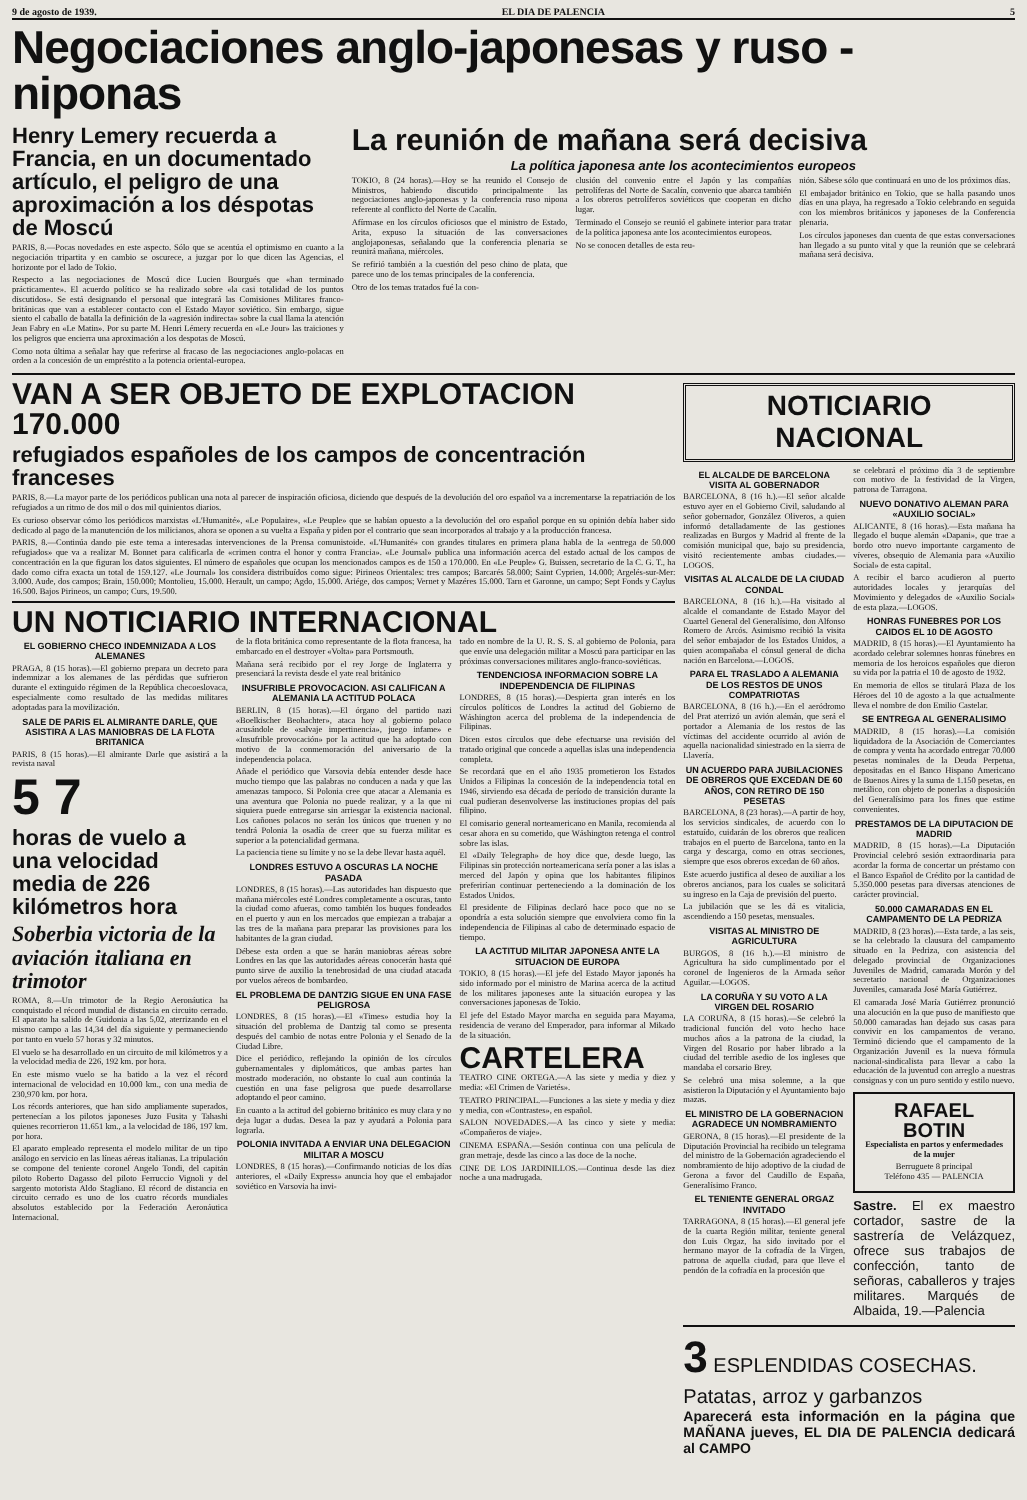9 de agosto de 1939. EL DIA DE PALENCIA 5
Negociaciones anglo-japonesas y ruso - niponas
Henry Lemery recuerda a Francia, en un documentado artículo, el peligro de una aproximación a los déspotas de Moscú
PARIS, 8.—Pocas novedades en este aspecto. Sólo que se acentúa el optimismo en cuanto a la negociación tripartita y en cambio se oscurece, a juzgar por lo que dicen las Agencias, el horizonte por el lado de Tokio.
Respecto a las negociaciones de Moscú dice Lucien Bourgués que «han terminado prácticamente». El acuerdo político se ha realizado sobre «la casi totalidad de los puntos discutidos». Se está designando el personal que integrará las Comisiones Militares franco-británicas que van a establecer contacto con el Estado Mayor soviético. Sin embargo, sigue siento el caballo de batalla la definición de la «agresión indirecta» sobre la cual llama la atención Jean Fabry en «Le Matin». Por su parte M. Henri Lémery recuerda en «Le Jour» las traiciones y los peligros que encierra una aproximación a los despotas de Moscú.
Como nota última a señalar hay que referirse al fracaso de las negociaciones anglo-polacas en orden a la concesión de un empréstito a la potencia oriental-europea.
La reunión de mañana será decisiva
La política japonesa ante los acontecimientos europeos
TOKIO, 8 (24 horas).—Hoy se ha reunido el Consejo de Ministros, habiendo discutido principalmente las negociaciones anglo-japonesas y la conferencia ruso nipona referente al conflicto del Norte de Cacalín.
Afírmase en los círculos oficiosos que el ministro de Estado, Arita, expuso la situación de las conversaciones anglojaponesas, señalando que la conferencia plenaria se reunirá mañana, miércoles.
Se refirió también a la cuestión del peso chino de plata, que parece uno de los temas principales de la conferencia.
Otro de los temas tratados fué la con-
clusión del convenio entre el Japón y las compañías petrolíferas del Norte de Sacalín, convenio que abarca también a los obreros petrolíferos soviéticos que cooperan en dicho lugar.
Terminado el Consejo se reunió el gabinete interior para tratar de la política japonesa ante los acontecimientos europeos.
No se conocen detalles de esta reu-
nión. Sábese sólo que continuará en uno de los próximos días.
El embajador británico en Tokio, que se halla pasando unos días en una playa, ha regresado a Tokio celebrando en seguida con los miembros británicos y japoneses de la Conferencia plenaria.
Los círculos japoneses dan cuenta de que estas conversaciones han llegado a su punto vital y que la reunión que se celebrará mañana será decisiva.
VAN A SER OBJETO DE EXPLOTACION 170.000
refugiados españoles de los campos de concentración franceses
PARIS, 8.—La mayor parte de los periódicos publican una nota al parecer de inspiración oficiosa, diciendo que después de la devolución del oro español va a incrementarse la repatriación de los refugiados a un ritmo de dos mil o dos mil quinientos diarios.
Es curioso observar cómo los periódicos marxistas «L'Humanité», «Le Populaire», «Le Peuple» que se habían opuesto a la devolución del oro español porque en su opinión debía haber sido dedicado al pago de la manutención de los milicianos, ahora se oponen a su vuelta a España y piden por el contrario que sean incorporados al trabajo y a la producción francesa.
PARIS, 8.—Continúa dando pie este tema a interesadas intervenciones de la Prensa comunistoide. «L'Humanité» con grandes titulares en primera plana habla de la «entrega de 50.000 refugiados» que va a realizar M. Bonnet para calificarla de «crimen contra el honor y contra Francia». «Le Journal» publica una información acerca del estado actual de los campos de concentración en la que figuran los datos siguientes. El número de españoles que ocupan los mencionados campos es de 150 a 170.000. En «Le Peuple» G. Buissen, secretario de la C. G. T., ha dado como cifra exacta un total de 159.127. «Le Journal» los considera distribuídos como sigue: Pirineos Orientales: tres campos; Barcarés 58.000; Saint Cyprien, 14.000; Argelés-sur-Mer: 3.000. Aude, dos campos; Brain, 150.000; Montolieu, 15.000. Herault, un campo; Agdo, 15.000. Ariége, dos campos; Vernet y Mazéres 15.000. Tarn et Garonne, un campo; Sept Fonds y Caylus 16.500. Bajos Pirineos, un campo; Curs, 19.500.
UN NOTICIARIO INTERNACIONAL
EL GOBIERNO CHECO INDEMNIZADA A LOS ALEMANES
PRAGA, 8 (15 horas).—El gobierno prepara un decreto para indemnizar a los alemanes de las pérdidas que sufrieron durante el extinguido régimen de la República checoeslovaca, especialmente como resultado de las medidas militares adoptadas para la movilización.
SALE DE PARIS EL ALMIRANTE DARLE, QUE ASISTIRA A LAS MANIOBRAS DE LA FLOTA BRITANICA
PARIS, 8 (15 horas).—El almirante Darle que asistirá a la revista naval
5 7
horas de vuelo a una velocidad media de 226 kilómetros hora
Soberbia victoria de la aviación italiana en trimotor
ROMA, 8.—Un trimotor de la Regio Aeronáutica ha conquistado el récord mundial de distancia en circuito cerrado. El aparato ha salido de Guidonia a las 5,02, aterrizando en el mismo campo a las 14,34 del día siguiente y permaneciendo por tanto en vuelo 57 horas y 32 minutos.
El vuelo se ha desarrollado en un circuito de mil kilómetros y a la velocidad media de 226, 192 km. por hora.
En este mismo vuelo se ha batido a la vez el récord internacional de velocidad en 10.000 km., con una media de 230,970 km. por hora.
Los récords anteriores, que han sido ampliamente superados, pertenecían a los pilotos japoneses Juzo Fusita y Tahashi quienes recorrieron 11.651 km., a la velocidad de 186, 197 km. por hora.
El aparato empleado representa el modelo militar de un tipo análogo en servicio en las líneas aéreas italianas. La tripulación se compone del teniente coronel Angelo Tondi, del capitán piloto Roberto Dagasso del piloto Ferruccio Vignoli y del sargento motorista Aldo Stagliano. El récord de distancia en circuito cerrado es uno de los cuatro récords mundiales absolutos establecido por la Federación Aeronáutica Internacional.
de la flota británica como representante de la flota francesa, ha embarcado en el destroyer «Volta» para Portsmouth.
Mañana será recibido por el rey Jorge de Inglaterra y presenciará la revista desde el yate real británico
INSUFRIBLE PROVOCACION. ASI CALIFICAN A ALEMANIA LA ACTITUD POLACA
BERLIN, 8 (15 horas).—El órgano del partido nazi «Boelkischer Beohachter», ataca hoy al gobierno polaco acusándole de «salvaje impertinencia», juego infame» e «Insufrible provocación» por la actitud que ha adoptado con motivo de la conmemoración del aniversario de la independencia polaca.
Añade el periódico que Varsovia debía entender desde hace mucho tiempo que las palabras no conducen a nada y que las amenazas tampoco. Si Polonia cree que atacar a Alemania es una aventura que Polonia no puede realizar, y a la que ni siquiera puede entregarse sin arriesgar la existencia nacional. Los cañones polacos no serán los únicos que truenen y no tendrá Polonia la osadía de creer que su fuerza militar es superior a la potencialidad germana.
La paciencia tiene su límite y no se la debe llevar hasta aquél.
LONDRES ESTUVO A OSCURAS LA NOCHE PASADA
LONDRES, 8 (15 horas).—Las autoridades han dispuesto que mañana miércoles esté Londres completamente a oscuras, tanto la ciudad como afueras, como también los buques fondeados en el puerto y aun en los mercados que empiezan a trabajar a las tres de la mañana para preparar las provisiones para los habitantes de la gran ciudad.
Débese esta orden a que se harán maniobras aéreas sobre Londres en las que las autoridades aéreas conocerán hasta qué punto sirve de auxilio la tenebrosidad de una ciudad atacada por vuelos aéreos de bombardeo.
EL PROBLEMA DE DANTZIG SIGUE EN UNA FASE PELIGROSA
LONDRES, 8 (15 horas).—El «Times» estudia hoy la situación del problema de Dantzig tal como se presenta después del cambio de notas entre Polonia y el Senado de la Ciudad Libre.
Dice el periódico, reflejando la opinión de los círculos gubernamentales y diplomáticos, que ambas partes han mostrado moderación, no obstante lo cual aun continúa la cuestión en una fase peligrosa que puede desarrollarse adoptando el peor camino.
En cuanto a la actitud del gobierno británico es muy clara y no deja lugar a dudas. Desea la paz y ayudará a Polonia para lograrla.
POLONIA INVITADA A ENVIAR UNA DELEGACION MILITAR A MOSCU
LONDRES, 8 (15 horas).—Confirmando noticias de los días anteriores, el «Daily Express» anuncia hoy que el embajador soviético en Varsovia ha invi-
tado en nombre de la U. R. S. S. al gobierno de Polonia, para que envíe una delegación militar a Moscú para participar en las próximas conversaciones militares anglo-franco-soviéticas.
TENDENCIOSA INFORMACION SOBRE LA INDEPENDENCIA DE FILIPINAS
LONDRES, 8 (15 horas).—Despierta gran interés en los círculos políticos de Londres la actitud del Gobierno de Wáshington acerca del problema de la independencia de Filipinas.
Dicen estos círculos que debe efectuarse una revisión del tratado original que concede a aquellas islas una independencia completa.
Se recordará que en el año 1935 prometieron los Estados Unidos a Filipinas la concesión de la independencia total en 1946, sirviendo esa década de período de transición durante la cual pudieran desenvolverse las instituciones propias del país filipino.
El comisario general norteamericano en Manila, recomienda al cesar ahora en su cometido, que Wáshington retenga el control sobre las islas.
El «Daily Telegraph» de hoy dice que, desde luego, las Filipinas sin protección norteamericana sería poner a las islas a merced del Japón y opina que los habitantes filipinos preferirían continuar perteneciendo a la dominación de los Estados Unidos.
El presidente de Filipinas declaró hace poco que no se opondría a esta solución siempre que envolviera como fin la independencia de Filipinas al cabo de determinado espacio de tiempo.
LA ACTITUD MILITAR JAPONESA ANTE LA SITUACION DE EUROPA
TOKIO, 8 (15 horas).—El jefe del Estado Mayor japonés ha sido informado por el ministro de Marina acerca de la actitud de los militares japoneses ante la situación europea y las conversaciones japonesas de Tokio.
El jefe del Estado Mayor marcha en seguida para Mayama, residencia de verano del Emperador, para informar al Mikado de la situación.
CARTELERA
TEATRO CINE ORTEGA.—A las siete y media y diez y media: «El Crimen de Varietés».
TEATRO PRINCIPAL.—Funciones a las siete y media y diez y media, con «Contrastes», en español.
SALON NOVEDADES.—A las cinco y siete y media: «Compañeros de viaje».
CINEMA ESPAÑA.—Sesión continua con una película de gran metraje, desde las cinco a las doce de la noche.
CINE DE LOS JARDINILLOS.—Continua desde las diez noche a una madrugada.
NOTICIARIO NACIONAL
EL ALCALDE DE BARCELONA VISITA AL GOBERNADOR
BARCELONA, 8 (16 h.).—El señor alcalde estuvo ayer en el Gobierno Civil, saludando al señor gobernador, González Oliveros, a quien informó detalladamente de las gestiones realizadas en Burgos y Madrid al frente de la comisión municipal que, bajo su presidencia, visitó recientemente ambas ciudades.—LOGOS.
VISITAS AL ALCALDE DE LA CIUDAD CONDAL
BARCELONA, 8 (16 h.).—Ha visitado al alcalde el comandante de Estado Mayor del Cuartel General del Generalísimo, don Alfonso Romero de Arcós. Asimismo recibió la visita del señor embajador de los Estados Unidos, a quien acompañaba el cónsul general de dicha nación en Barcelona.—LOGOS.
PARA EL TRASLADO A ALEMANIA DE LOS RESTOS DE UNOS COMPATRIOTAS
BARCELONA, 8 (16 h.).—En el aeródromo del Prat aterrizó un avión alemán, que será el portador a Alemania de los restos de las víctimas del accidente ocurrido al avión de aquella nacionalidad siniestrado en la sierra de Llavería.
UN ACUERDO PARA JUBILACIONES DE OBREROS QUE EXCEDAN DE 60 AÑOS, CON RETIRO DE 150 PESETAS
BARCELONA, 8 (23 horas).—A partir de hoy, los servicios sindicales, de acuerdo con lo estatuído, cuidarán de los obreros que realicen trabajos en el puerto de Barcelona, tanto en la carga y descarga, como en otras secciones, siempre que esos obreros excedan de 60 años.
Este acuerdo justifica al deseo de auxiliar a los obreros ancianos, para los cuales se solicitará su ingreso en la Caja de previsión del puerto.
La jubilación que se les dá es vitalicia, ascendiendo a 150 pesetas, mensuales.
VISITAS AL MINISTRO DE AGRICULTURA
BURGOS, 8 (16 h.).—El ministro de Agricultura ha sido cumplimentado por el coronel de Ingenieros de la Armada señor Aguilar.—LOGOS.
LA CORUÑA Y SU VOTO A LA VIRGEN DEL ROSARIO
LA CORUÑA, 8 (15 horas).—Se celebró la tradicional función del voto hecho hace muchos años a la patrona de la ciudad, la Virgen del Rosario por haber librado a la ciudad del terrible asedio de los ingleses que mandaba el corsario Brey.
Se celebró una misa solemne, a la que asistieron la Diputación y el Ayuntamiento bajo mazas.
EL MINISTRO DE LA GOBERNACION AGRADECE UN NOMBRAMIENTO
GERONA, 8 (15 horas).—El presidente de la Diputación Provincial ha recibido un telegrama del ministro de la Gobernación agradeciendo el nombramiento de hijo adoptivo de la ciudad de Gerona a favor del Caudillo de España, Generalísimo Franco.
EL TENIENTE GENERAL ORGAZ INVITADO
TARRAGONA, 8 (15 horas).—El general jefe de la cuarta Región militar, teniente general don Luis Orgaz, ha sido invitado por el hermano mayor de la cofradía de la Virgen, patrona de aquella ciudad, para que lleve el pendón de la cofradía en la procesión que
se celebrará el próximo día 3 de septiembre con motivo de la festividad de la Virgen, patrona de Tarragona.
NUEVO DONATIVO ALEMAN PARA «AUXILIO SOCIAL»
ALICANTE, 8 (16 horas).—Esta mañana ha llegado el buque alemán «Dapani», que trae a bordo otro nuevo importante cargamento de víveres, obsequio de Alemania para «Auxilio Social» de esta capital.
A recibir el barco acudieron al puerto autoridades locales y jerarquías del Movimiento y delegados de «Auxilio Social» de esta plaza.—LOGOS.
HONRAS FUNEBRES POR LOS CAIDOS EL 10 DE AGOSTO
MADRID, 8 (15 horas).—El Ayuntamiento ha acordado celebrar solemnes honras fúnebres en memoria de los heroicos españoles que dieron su vida por la patria el 10 de agosto de 1932.
En memoria de ellos se titulará Plaza de los Héroes del 10 de agosto a la que actualmente lleva el nombre de don Emilio Castelar.
SE ENTREGA AL GENERALISIMO
MADRID, 8 (15 horas).—La comisión liquidadora de la Asociación de Comerciantes de compra y venta ha acordado entregar 70.000 pesetas nominales de la Deuda Perpetua, depositadas en el Banco Hispano Americano de Buenos Aires y la suma de 1.150 pesetas, en metálico, con objeto de ponerlas a disposición del Generalísimo para los fines que estime convenientes.
PRESTAMOS DE LA DIPUTACION DE MADRID
MADRID, 8 (15 horas).—La Diputación Provincial celebró sesión extraordinaria para acordar la forma de concertar un préstamo con el Banco Español de Crédito por la cantidad de 5.350.000 pesetas para diversas atenciones de carácter provincial.
50.000 CAMARADAS EN EL CAMPAMENTO DE LA PEDRIZA
MADRID, 8 (23 horas).—Esta tarde, a las seis, se ha celebrado la clausura del campamento situado en la Pedriza, con asistencia del delegado provincial de Organizaciones Juveniles de Madrid, camarada Morón y del secretario nacional de Organizaciones Juveniles, camarada José María Gutiérrez.
El camarada José María Gutiérrez pronunció una alocución en la que puso de manifiesto que 50.000 camaradas han dejado sus casas para convivir en los campamentos de verano. Terminó diciendo que el campamento de la Organización Juvenil es la nueva fórmula nacional-sindicalista para llevar a cabo la educación de la juventud con arreglo a nuestras consignas y con un puro sentido y estilo nuevo.
RAFAEL BOTIN
Especialista en partos y enfermedades de la mujer
Berruguete 8 principal
Teléfono 435 — PALENCIA
Sastre. El ex maestro cortador, sastre de la sastrería de Velázquez, ofrece sus trabajos de confección, tanto de señoras, caballeros y trajes militares. Marqués de Albaida, 19.—Palencia
3 ESPLENDIDAS COSECHAS. Patatas, arroz y garbanzos
Aparecerá esta información en la página que MAÑANA jueves, EL DIA DE PALENCIA dedicará al CAMPO